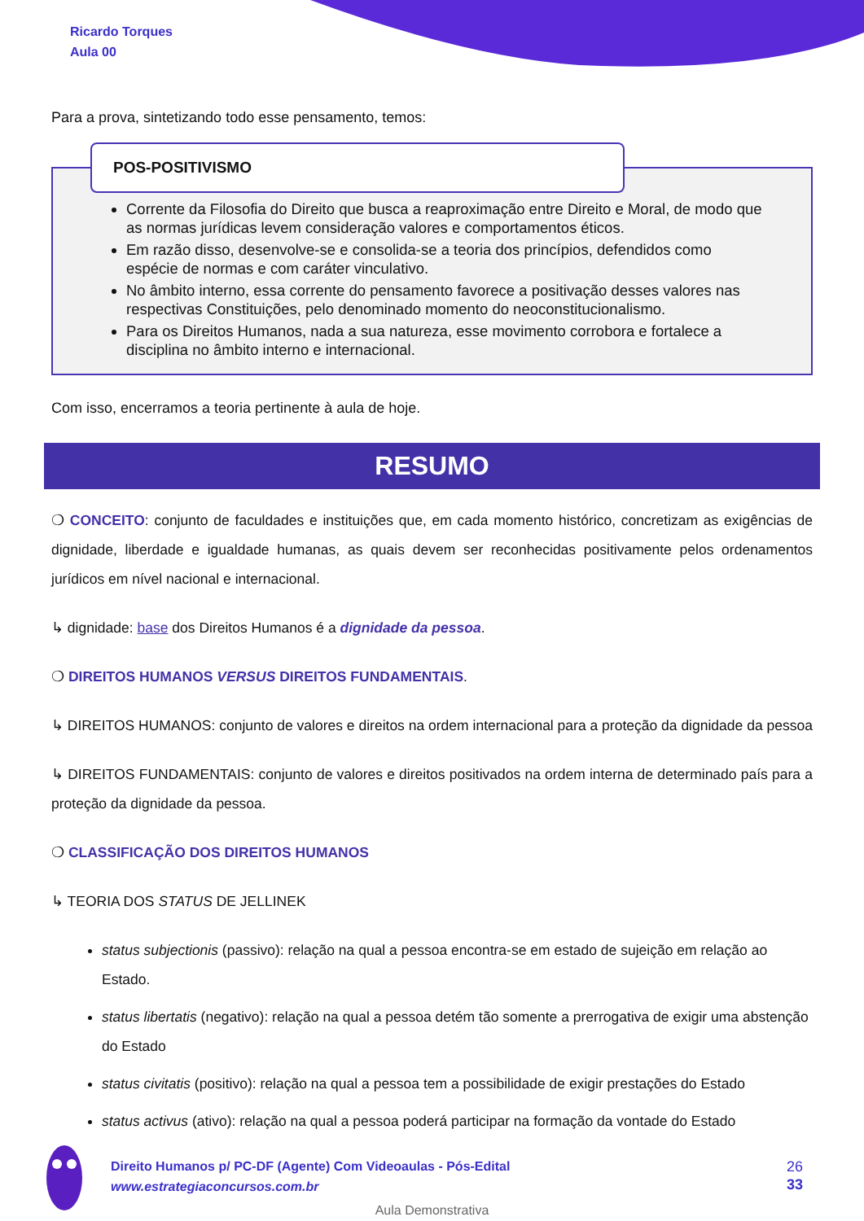Ricardo Torques
Aula 00
Para a prova, sintetizando todo esse pensamento, temos:
POS-POSITIVISMO
Corrente da Filosofia do Direito que busca a reaproximação entre Direito e Moral, de modo que as normas jurídicas levem consideração valores e comportamentos éticos.
Em razão disso, desenvolve-se e consolida-se a teoria dos princípios, defendidos como espécie de normas e com caráter vinculativo.
No âmbito interno, essa corrente do pensamento favorece a positivação desses valores nas respectivas Constituições, pelo denominado momento do neoconstitucionalismo.
Para os Direitos Humanos, nada a sua natureza, esse movimento corrobora e fortalece a disciplina no âmbito interno e internacional.
Com isso, encerramos a teoria pertinente à aula de hoje.
RESUMO
❍ CONCEITO: conjunto de faculdades e instituições que, em cada momento histórico, concretizam as exigências de dignidade, liberdade e igualdade humanas, as quais devem ser reconhecidas positivamente pelos ordenamentos jurídicos em nível nacional e internacional.
↳ dignidade: base dos Direitos Humanos é a dignidade da pessoa.
❍ DIREITOS HUMANOS VERSUS DIREITOS FUNDAMENTAIS.
↳ DIREITOS HUMANOS: conjunto de valores e direitos na ordem internacional para a proteção da dignidade da pessoa
↳ DIREITOS FUNDAMENTAIS: conjunto de valores e direitos positivados na ordem interna de determinado país para a proteção da dignidade da pessoa.
❍ CLASSIFICAÇÃO DOS DIREITOS HUMANOS
↳ TEORIA DOS STATUS DE JELLINEK
status subjectionis (passivo): relação na qual a pessoa encontra-se em estado de sujeição em relação ao Estado.
status libertatis (negativo): relação na qual a pessoa detém tão somente a prerrogativa de exigir uma abstenção do Estado
status civitatis (positivo): relação na qual a pessoa tem a possibilidade de exigir prestações do Estado
status activus (ativo): relação na qual a pessoa poderá participar na formação da vontade do Estado
Direito Humanos p/ PC-DF (Agente) Com Videoaulas - Pós-Edital
www.estrategiaconcursos.com.br
26
33
Aula Demonstrativa